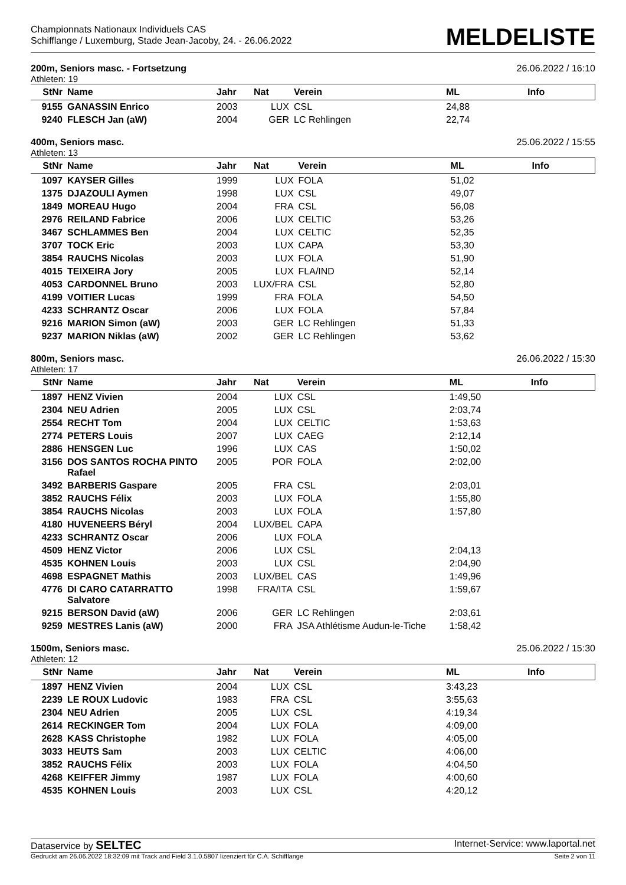Championnats Nationaux Individuels CAS
Schifflange / Luxemburg, Stade Jean-Jacoby, 24. - 26.06.2022
MELDELISTE
200m, Seniors masc. - Fortsetzung 26.06.2022 / 16:10
Athleten: 19
| StNr | Name | Jahr | Nat | Verein | ML | Info |
| --- | --- | --- | --- | --- | --- | --- |
| 9155 | GANASSIN Enrico | 2003 | LUX | CSL | 24,88 | |
| 9240 | FLESCH Jan (aW) | 2004 | GER | LC Rehlingen | 22,74 | |
400m, Seniors masc. 25.06.2022 / 15:55
Athleten: 13
| StNr | Name | Jahr | Nat | Verein | ML | Info |
| --- | --- | --- | --- | --- | --- | --- |
| 1097 | KAYSER Gilles | 1999 | LUX | FOLA | 51,02 | |
| 1375 | DJAZOULI Aymen | 1998 | LUX | CSL | 49,07 | |
| 1849 | MOREAU Hugo | 2004 | FRA | CSL | 56,08 | |
| 2976 | REILAND Fabrice | 2006 | LUX | CELTIC | 53,26 | |
| 3467 | SCHLAMMES Ben | 2004 | LUX | CELTIC | 52,35 | |
| 3707 | TOCK Eric | 2003 | LUX | CAPA | 53,30 | |
| 3854 | RAUCHS Nicolas | 2003 | LUX | FOLA | 51,90 | |
| 4015 | TEIXEIRA Jory | 2005 | LUX | FLA/IND | 52,14 | |
| 4053 | CARDONNEL Bruno | 2003 | LUX/FRA | CSL | 52,80 | |
| 4199 | VOITIER Lucas | 1999 | FRA | FOLA | 54,50 | |
| 4233 | SCHRANTZ Oscar | 2006 | LUX | FOLA | 57,84 | |
| 9216 | MARION Simon (aW) | 2003 | GER | LC Rehlingen | 51,33 | |
| 9237 | MARION Niklas (aW) | 2002 | GER | LC Rehlingen | 53,62 | |
800m, Seniors masc. 26.06.2022 / 15:30
Athleten: 17
| StNr | Name | Jahr | Nat | Verein | ML | Info |
| --- | --- | --- | --- | --- | --- | --- |
| 1897 | HENZ Vivien | 2004 | LUX | CSL | 1:49,50 | |
| 2304 | NEU Adrien | 2005 | LUX | CSL | 2:03,74 | |
| 2554 | RECHT Tom | 2004 | LUX | CELTIC | 1:53,63 | |
| 2774 | PETERS Louis | 2007 | LUX | CAEG | 2:12,14 | |
| 2886 | HENSGEN Luc | 1996 | LUX | CAS | 1:50,02 | |
| 3156 | DOS SANTOS ROCHA PINTO Rafael | 2005 | POR | FOLA | 2:02,00 | |
| 3492 | BARBERIS Gaspare | 2005 | FRA | CSL | 2:03,01 | |
| 3852 | RAUCHS Félix | 2003 | LUX | FOLA | 1:55,80 | |
| 3854 | RAUCHS Nicolas | 2003 | LUX | FOLA | 1:57,80 | |
| 4180 | HUVENEERS Béryl | 2004 | LUX/BEL | CAPA | | |
| 4233 | SCHRANTZ Oscar | 2006 | LUX | FOLA | | |
| 4509 | HENZ Victor | 2006 | LUX | CSL | 2:04,13 | |
| 4535 | KOHNEN Louis | 2003 | LUX | CSL | 2:04,90 | |
| 4698 | ESPAGNET Mathis | 2003 | LUX/BEL | CAS | 1:49,96 | |
| 4776 | DI CARO CATARRATTO Salvatore | 1998 | FRA/ITA | CSL | 1:59,67 | |
| 9215 | BERSON David (aW) | 2006 | GER | LC Rehlingen | 2:03,61 | |
| 9259 | MESTRES Lanis (aW) | 2000 | FRA | JSA Athlétisme Audun-le-Tiche | 1:58,42 | |
1500m, Seniors masc. 25.06.2022 / 15:30
Athleten: 12
| StNr | Name | Jahr | Nat | Verein | ML | Info |
| --- | --- | --- | --- | --- | --- | --- |
| 1897 | HENZ Vivien | 2004 | LUX | CSL | 3:43,23 | |
| 2239 | LE ROUX Ludovic | 1983 | FRA | CSL | 3:55,63 | |
| 2304 | NEU Adrien | 2005 | LUX | CSL | 4:19,34 | |
| 2614 | RECKINGER Tom | 2004 | LUX | FOLA | 4:09,00 | |
| 2628 | KASS Christophe | 1982 | LUX | FOLA | 4:05,00 | |
| 3033 | HEUTS Sam | 2003 | LUX | CELTIC | 4:06,00 | |
| 3852 | RAUCHS Félix | 2003 | LUX | FOLA | 4:04,50 | |
| 4268 | KEIFFER Jimmy | 1987 | LUX | FOLA | 4:00,60 | |
| 4535 | KOHNEN Louis | 2003 | LUX | CSL | 4:20,12 | |
Dataservice by SELTEC Internet-Service: www.laportal.net
Gedruckt am 26.06.2022 18:32:09 mit Track and Field 3.1.0.5807 lizenziert für C.A. Schifflange Seite 2 von 11